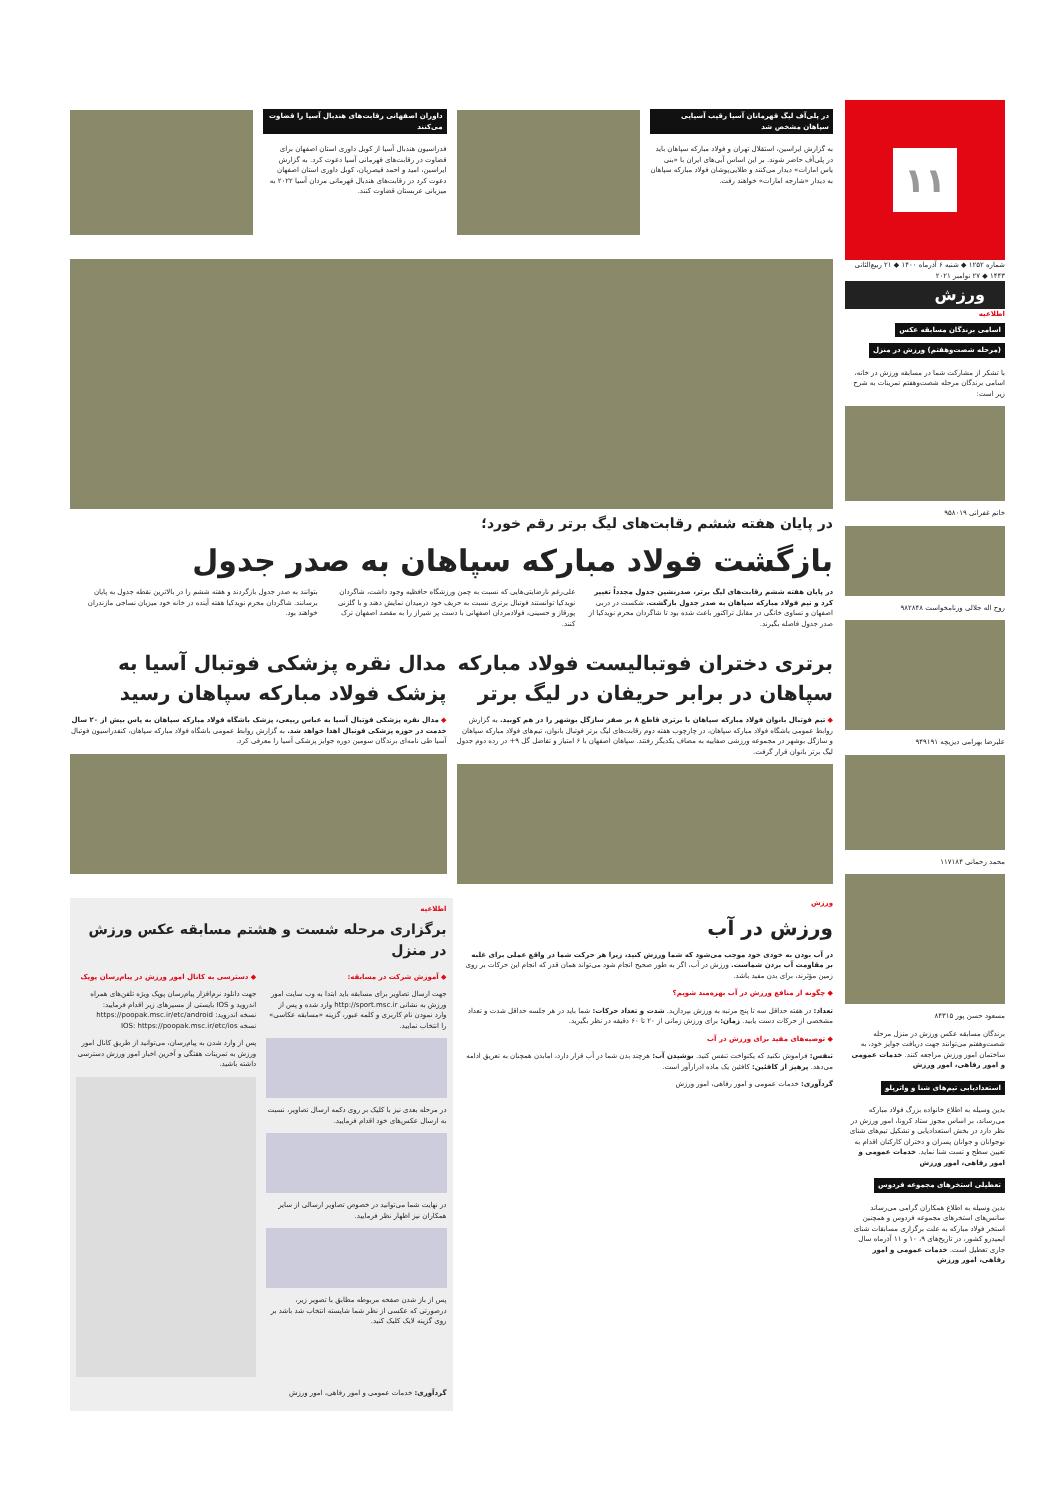۱۱
شماره ۱۲۵۲ ◆ شنبه ۶ آذرماه ۱۴۰۰ ◆ ۲۱ ربیع‌الثانی ۱۴۴۳ ◆ ۲۷ نوامبر ۲۰۲۱
ورزش
اطلاعیه
اسامی برندگان مسابقه عکس
(مرحله شصت‌وهفتم) ورزش در منزل
با تشکر از مشارکت شما در مسابقه ورزش در خانه، اسامی برندگان مرحله شصت‌وهفتم تمرینات به شرح زیر است:
خانم غفرانی ۹۵۸۰۱۹
روح اله جلالی ورنامخواست ۹۸۲۸۴۸
علیرضا بهرامی دیزیچه ۹۴۹۱۹۱
محمد رحمانی ۱۱۷۱۸۴
مسعود حسن پور ۸۴۳۱۵
برندگان مسابقه عکس ورزش در منزل مرحله شصت‌وهفتم می‌توانند جهت دریافت جوایز خود، به ساختمان امور ورزش مراجعه کنند. خدمات عمومی و امور رفاهی، امور ورزش
استعدادیابی تیم‌های شنا و واترپلو
بدین وسیله به اطلاع خانواده بزرگ فولاد مبارکه می‌رساند، بر اساس مجوز ستاد کرونا، امور ورزش در نظر دارد در بخش استعدادیابی و تشکیل تیم‌های شنای نوجوانان و جوانان پسران و دختران کارکنان اقدام به تعیین سطح و تست شنا نماید. خدمات عمومی و امور رفاهی، امور ورزش
تعطیلی استخرهای مجموعه فردوس
بدین وسیله به اطلاع همکاران گرامی می‌رساند سانس‌های استخرهای مجموعه فردوس و همچنین استخر فولاد مبارکه به علت برگزاری مسابقات شنای ایمیدرو کشور، در تاریخ‌های ۹، ۱۰ و ۱۱ آذرماه سال جاری تعطیل است. خدمات عمومی و امور رفاهی، امور ورزش
در پلی‌آف لیگ قهرمانان آسیا رقیب آسیایی سپاهان مشخص شد
به گزارش ایراسین، استقلال تهران و فولاد مبارکه سپاهان باید در پلی‌آف حاضر شوند. بر این اساس آبی‌های ایران با «بنی یاس امارات» دیدار می‌کنند و طلایی‌پوشان فولاد مبارکه سپاهان به دیدار «شارجه امارات» خواهند رفت.
داوران اصفهانی رقابت‌های هندبال آسیا را قضاوت می‌کنند
فدراسیون هندبال آسیا از کوبل داوری استان اصفهان برای قضاوت در رقابت‌های قهرمانی آسیا دعوت کرد. به گزارش ایراسین، امید و احمد قیصریان، کوبل داوری استان اصفهان دعوت کرد در رقابت‌های هندبال قهرمانی مردان آسیا ۲۰۲۲ به میزبانی عربستان قضاوت کنند.
در پایان هفته ششم رقابت‌های لیگ برتر رقم خورد؛
بازگشت فولاد مبارکه سپاهان به صدر جدول
در پایان هفته ششم رقابت‌های لیگ برتر، صدرنشین جدول مجدداً تغییر کرد و تیم فولاد مبارکه سپاهان به صدر جدول بازگشت. شکست در دربی اصفهان و تساوی خانگی در مقابل تراکتور باعث شده بود تا شاگردان محرم نویدکیا از صدر جدول فاصله بگیرند.
علی‌رغم نارضایتی‌هایی که نسبت به چمن ورزشگاه حافظیه وجود داشت، شاگردان نویدکیا توانستند فوتبال برتری نسبت به حریف خود درمیدان نمایش دهند و با گلزنی پورقاز و حسینی، فولادمردان اصفهانی با دست پر شیراز را به مقصد اصفهان ترک کنند.
بتوانند به صدر جدول بازگردند و هفته ششم را در بالاترین نقطه جدول به پایان برسانند. شاگردان محرم نویدکیا هفته آینده در خانه خود میزبان نساجی مازندران خواهند بود.
برتری دختران فوتبالیست فولاد مبارکه سپاهان در برابر حریفان در لیگ برتر
◆ تیم فوتبال بانوان فولاد مبارکه سپاهان با برتری قاطع ۸ بر صفر سازگل بوشهر را در هم کوبید. به گزارش روابط عمومی باشگاه فولاد مبارکه سپاهان، در چارچوب هفته دوم رقابت‌های لیگ برتر فوتبال بانوان، تیم‌های فولاد مبارکه سپاهان و سازگل بوشهر در مجموعه ورزشی صفاییه به مصاف یکدیگر رفتند. سپاهان اصفهان با ۶ امتیاز و تفاضل گل ۹+ در رده دوم جدول لیگ برتر بانوان قرار گرفت.
مدال نقره پزشکی فوتبال آسیا به پزشک فولاد مبارکه سپاهان رسید
◆ مدال نقره پزشکی فوتبال آسیا به عباس ربیعی، پزشک باشگاه فولاد مبارکه سپاهان به پاس بیش از ۲۰ سال خدمت در حوزه پزشکی فوتبال اهدا خواهد شد. به گزارش روابط عمومی باشگاه فولاد مبارکه سپاهان، کنفدراسیون فوتبال آسیا طی نامه‌ای برندگان سومین دوره جوایز پزشکی آسیا را معرفی کرد.
ورزش
ورزش در آب
در آب بودن به خودی خود موجب می‌شود که شما ورزش کنید، زیرا هر حرکت شما در واقع عملی برای غلبه بر مقاومت آب بردن شماست. ورزش در آب، اگر به طور صحیح انجام شود می‌تواند همان قدر که انجام این حرکات بر روی زمین مؤثرند، برای بدن مفید باشد.
◆ چگونه از منافع ورزش در آب بهره‌مند شویم؟
تعداد: در هفته حداقل سه تا پنج مرتبه به ورزش بپردازید. شدت و تعداد حرکات: شما باید در هر جلسه حداقل شدت و تعداد مشخصی از حرکات دست یابید. زمان: برای ورزش زمانی از ۲۰ تا ۶۰ دقیقه در نظر بگیرید.
◆ توصیه‌های مفید برای ورزش در آب
تنفس: فراموش نکنید که یکنواخت تنفس کنید. نوشیدن آب: هرچند بدن شما در آب قرار دارد، امابدن همچنان به تعریق ادامه می‌دهد. پرهیز از کافئین: کافئین یک ماده ادرارآور است.
گردآوری: خدمات عمومی و امور رفاهی، امور ورزش
اطلاعیه
برگزاری مرحله شست و هشتم مسابقه عکس ورزش در منزل
◆ آموزش شرکت در مسابقه:
جهت ارسال تصاویر برای مسابقه باید ابتدا به وب سایت امور ورزش به نشانی http://sport.msc.ir وارد شده و پس از وارد نمودن نام کاربری و کلمه عبور، گزینه «مسابقه عکاسی» را انتخاب نمایید.
در مرحله بعدی نیز با کلیک بر روی دکمه ارسال تصاویر، نسبت به ارسال عکس‌های خود اقدام فرمایید.
در نهایت شما می‌توانید در خصوص تصاویر ارسالی از سایر همکاران نیز اظهار نظر فرمایید.
پس از باز شدن صفحه مربوطه مطابق با تصویر زیر، درصورتی که عکسی از نظر شما شایسته انتخاب شد باشد بر روی گزینه لایک کلیک کنید.
◆ دسترسی به کانال امور ورزش در پیام‌رسان پوپک
جهت دانلود نرم‌افزار پیام‌رسان پوپک ویژه تلفن‌های همراه اندروید و IOS بایستی از مسیرهای زیر اقدام فرمایید:
نسخه اندروید: https://poopak.msc.ir/etc/android
نسخه IOS: https://poopak.msc.ir/etc/ios
پس از وارد شدن به پیام‌رسان، می‌توانید از طریق کانال امور ورزش به تمرینات هفتگی و آخرین اخبار امور ورزش دسترسی داشته باشید.
گردآوری: خدمات عمومی و امور رفاهی، امور ورزش